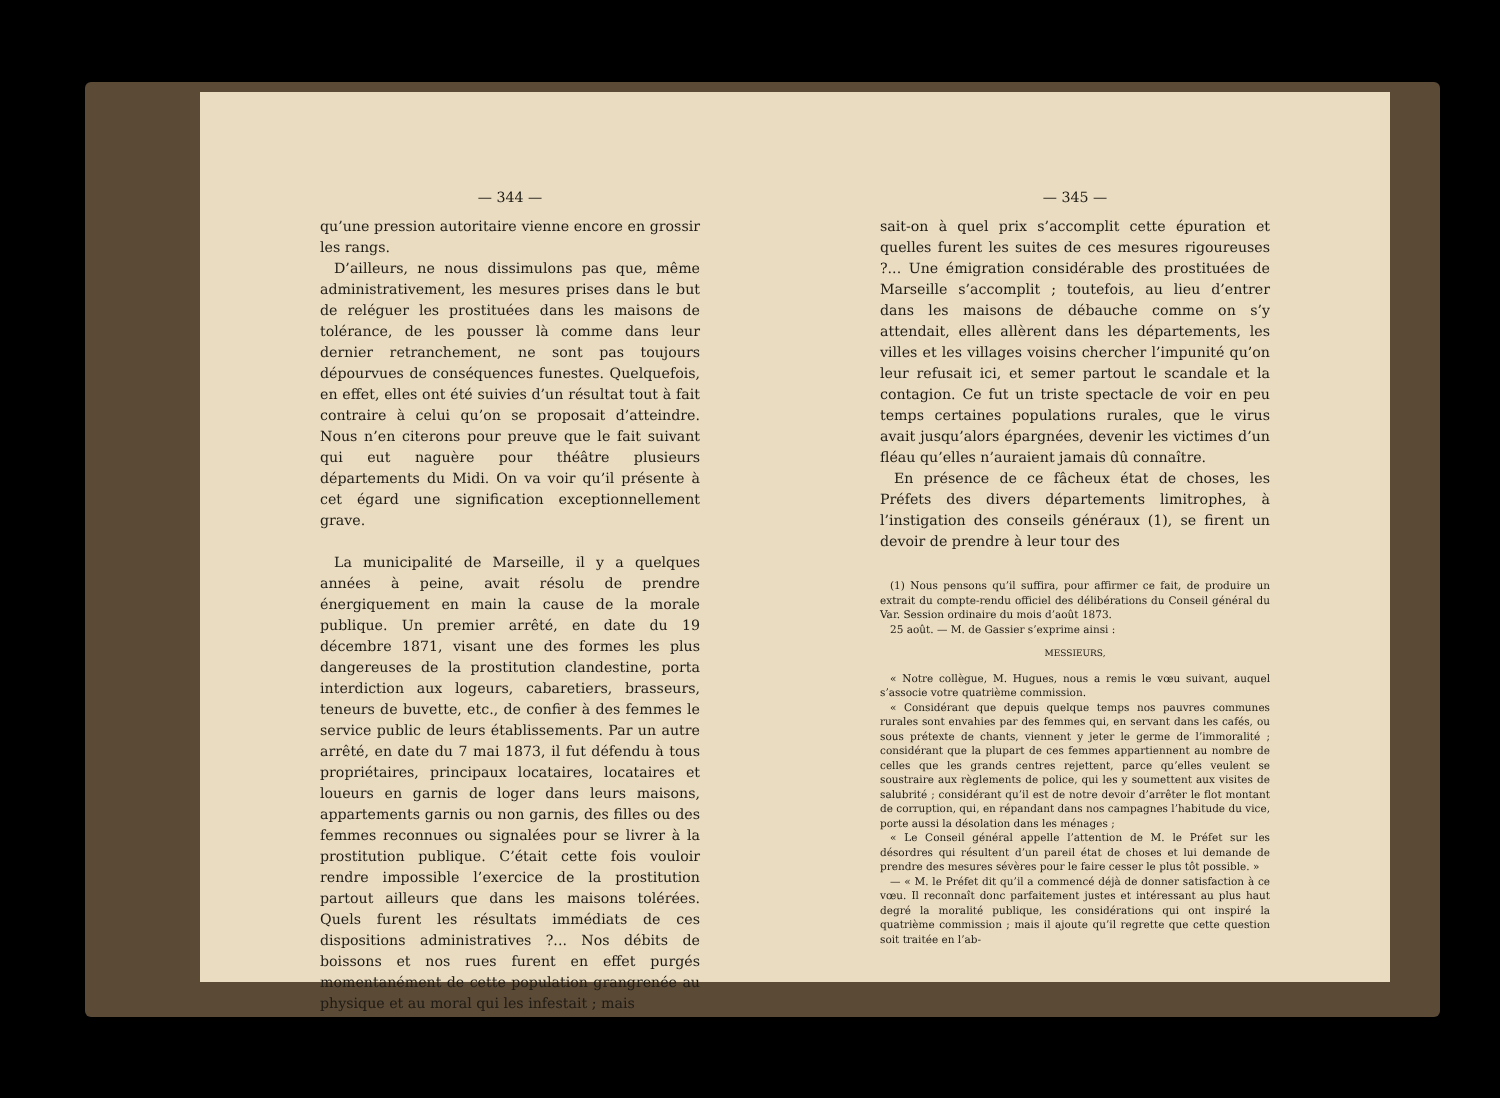— 344 —
qu’une pression autoritaire vienne encore en grossir les rangs.
D’ailleurs, ne nous dissimulons pas que, même administrativement, les mesures prises dans le but de reléguer les prostituées dans les maisons de tolérance, de les pousser là comme dans leur dernier retranchement, ne sont pas toujours dépourvues de conséquences funestes. Quelquefois, en effet, elles ont été suivies d’un résultat tout à fait contraire à celui qu’on se proposait d’atteindre. Nous n’en citerons pour preuve que le fait suivant qui eut naguère pour théâtre plusieurs départements du Midi. On va voir qu’il présente à cet égard une signification exceptionnellement grave.
La municipalité de Marseille, il y a quelques années à peine, avait résolu de prendre énergiquement en main la cause de la morale publique. Un premier arrêté, en date du 19 décembre 1871, visant une des formes les plus dangereuses de la prostitution clandestine, porta interdiction aux logeurs, cabaretiers, brasseurs, teneurs de buvette, etc., de confier à des femmes le service public de leurs établissements. Par un autre arrêté, en date du 7 mai 1873, il fut défendu à tous propriétaires, principaux locataires, locataires et loueurs en garnis de loger dans leurs maisons, appartements garnis ou non garnis, des filles ou des femmes reconnues ou signalées pour se livrer à la prostitution publique. C’était cette fois vouloir rendre impossible l’exercice de la prostitution partout ailleurs que dans les maisons tolérées. Quels furent les résultats immédiats de ces dispositions administratives ?... Nos débits de boissons et nos rues furent en effet purgés momentanément de cette population grangrenée au physique et au moral qui les infestait ; mais
— 345 —
sait-on à quel prix s’accomplit cette épuration et quelles furent les suites de ces mesures rigoureuses ?... Une émigration considérable des prostituées de Marseille s’accomplit ; toutefois, au lieu d’entrer dans les maisons de débauche comme on s’y attendait, elles allèrent dans les départements, les villes et les villages voisins chercher l’impunité qu’on leur refusait ici, et semer partout le scandale et la contagion. Ce fut un triste spectacle de voir en peu temps certaines populations rurales, que le virus avait jusqu’alors épargnées, devenir les victimes d’un fléau qu’elles n’auraient jamais dû connaître.
En présence de ce fâcheux état de choses, les Préfets des divers départements limitrophes, à l’instigation des conseils généraux (1), se firent un devoir de prendre à leur tour des
(1) Nous pensons qu’il suffira, pour affirmer ce fait, de produire un extrait du compte-rendu officiel des délibérations du Conseil général du Var. Session ordinaire du mois d’août 1873.
25 août. — M. de Gassier s’exprime ainsi :
MESSIEURS,
« Notre collègue, M. Hugues, nous a remis le vœu suivant, auquel s’associe votre quatrième commission.
« Considérant que depuis quelque temps nos pauvres communes rurales sont envahies par des femmes qui, en servant dans les cafés, ou sous prétexte de chants, viennent y jeter le germe de l’immoralité ; considérant que la plupart de ces femmes appartiennent au nombre de celles que les grands centres rejettent, parce qu’elles veulent se soustraire aux règlements de police, qui les y soumettent aux visites de salubrité ; considérant qu’il est de notre devoir d’arrêter le flot montant de corruption, qui, en répandant dans nos campagnes l’habitude du vice, porte aussi la désolation dans les ménages ;
« Le Conseil général appelle l’attention de M. le Préfet sur les désordres qui résultent d’un pareil état de choses et lui demande de prendre des mesures sévères pour le faire cesser le plus tôt possible. »
— « M. le Préfet dit qu’il a commencé déjà de donner satisfaction à ce vœu. Il reconnaît donc parfaitement justes et intéressant au plus haut degré la moralité publique, les considérations qui ont inspiré la quatrième commission ; mais il ajoute qu’il regrette que cette question soit traitée en l’ab-